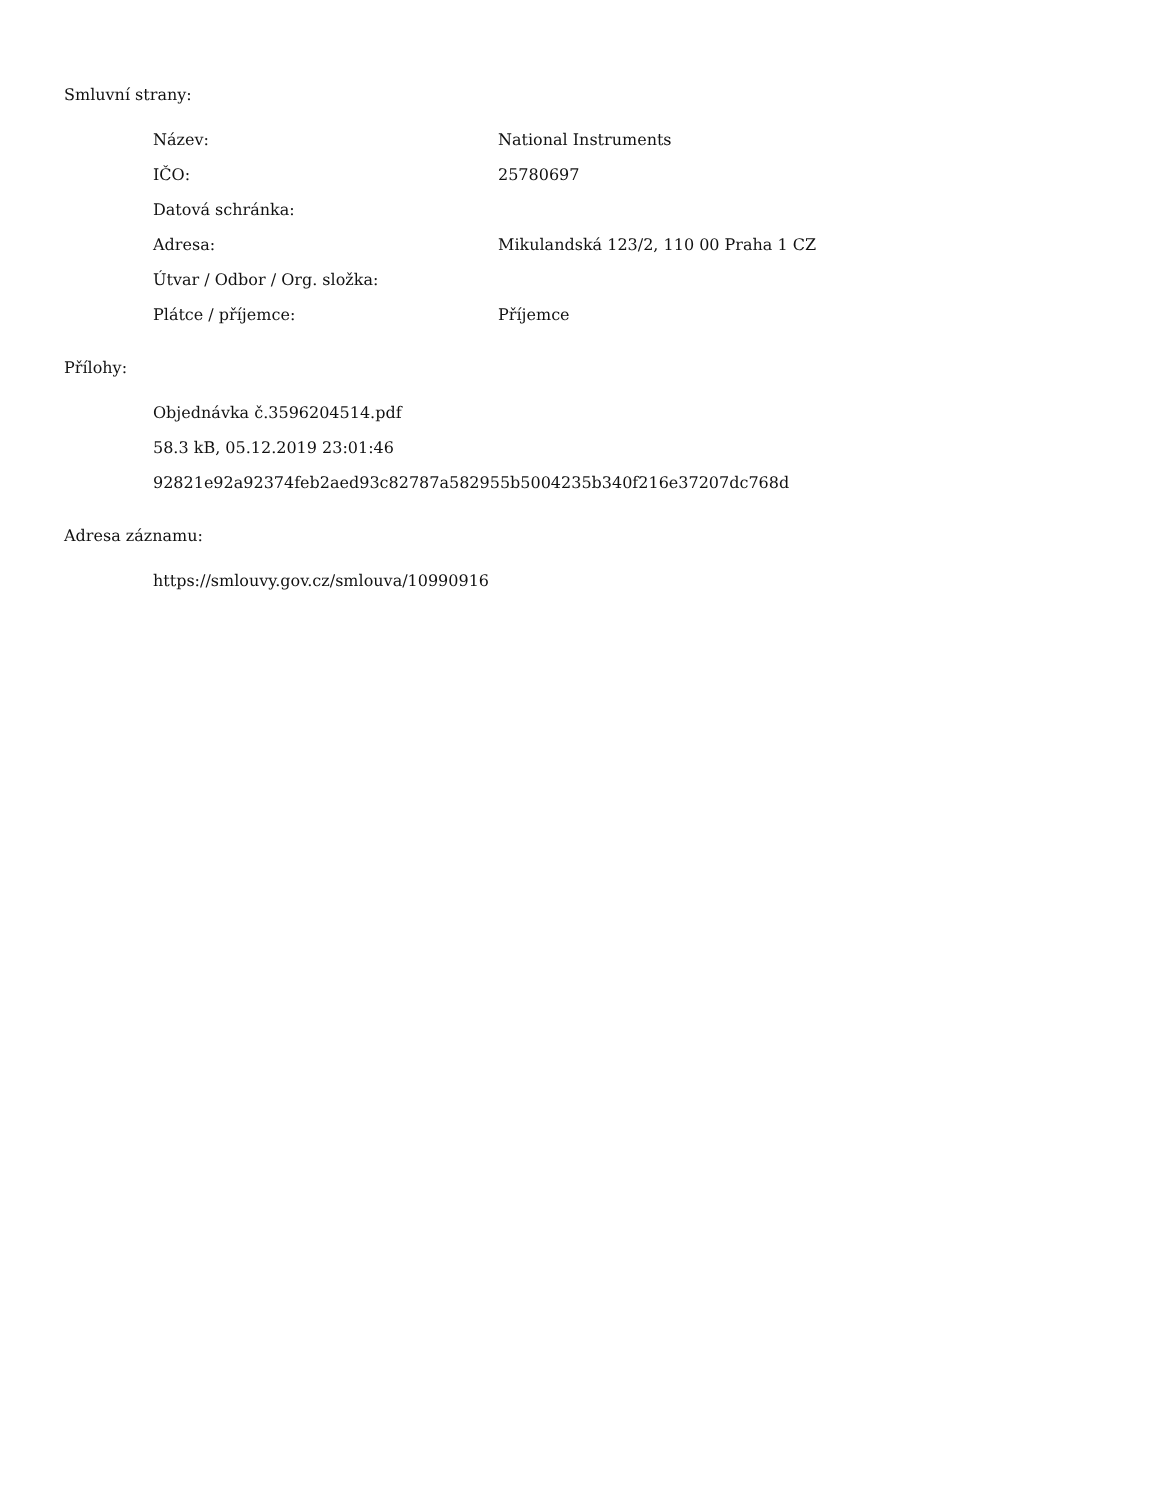Smluvní strany:
| Název: | National Instruments |
| IČO: | 25780697 |
| Datová schránka: | |
| Adresa: | Mikulandská 123/2, 110 00 Praha 1 CZ |
| Útvar / Odbor / Org. složka: | |
| Plátce / příjemce: | Příjemce |
Přílohy:
Objednávka č.3596204514.pdf
58.3 kB, 05.12.2019 23:01:46
92821e92a92374feb2aed93c82787a582955b5004235b340f216e37207dc768d
Adresa záznamu:
https://smlouvy.gov.cz/smlouva/10990916